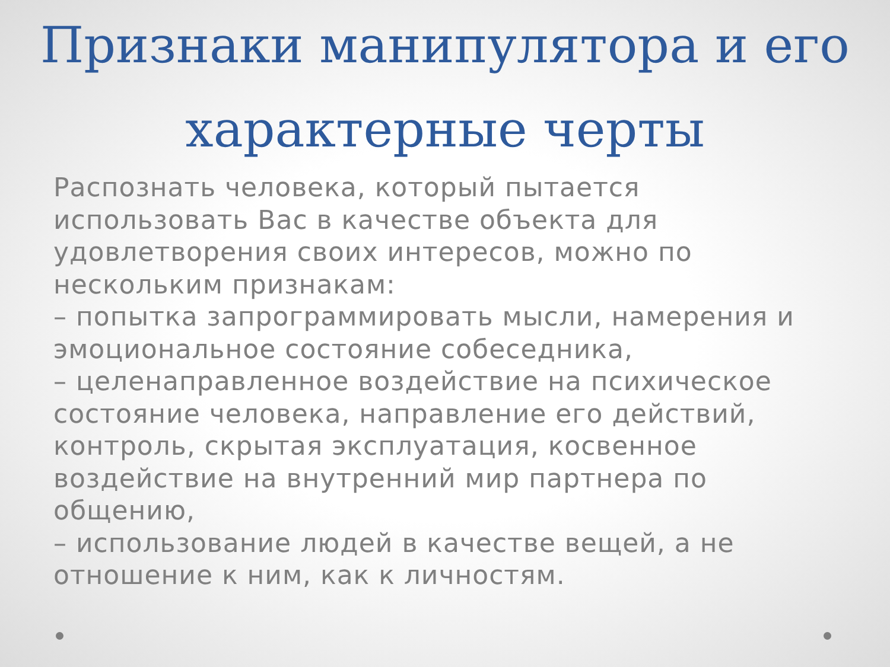Признаки манипулятора и его характерные черты
Распознать человека, который пытается использовать Вас в качестве объекта для удовлетворения своих интересов, можно по нескольким признакам:
– попытка запрограммировать мысли, намерения и эмоциональное состояние собеседника,
– целенаправленное воздействие на психическое состояние человека, направление его действий, контроль, скрытая эксплуатация, косвенное воздействие на внутренний мир партнера по общению,
– использование людей в качестве вещей, а не отношение к ним, как к личностям.